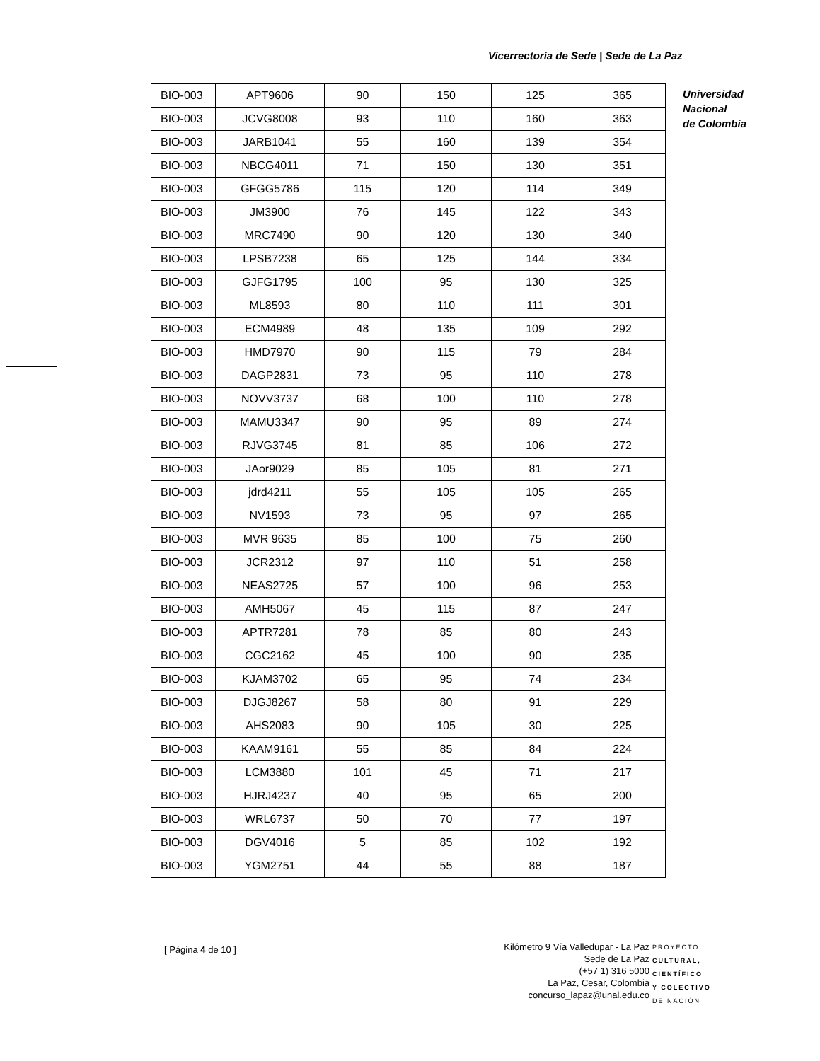Vicerrectoría de Sede | Sede de La Paz
Universidad
Nacional
de Colombia
| BIO-003 | APT9606 | 90 | 150 | 125 | 365 |
| BIO-003 | JCVG8008 | 93 | 110 | 160 | 363 |
| BIO-003 | JARB1041 | 55 | 160 | 139 | 354 |
| BIO-003 | NBCG4011 | 71 | 150 | 130 | 351 |
| BIO-003 | GFGG5786 | 115 | 120 | 114 | 349 |
| BIO-003 | JM3900 | 76 | 145 | 122 | 343 |
| BIO-003 | MRC7490 | 90 | 120 | 130 | 340 |
| BIO-003 | LPSB7238 | 65 | 125 | 144 | 334 |
| BIO-003 | GJFG1795 | 100 | 95 | 130 | 325 |
| BIO-003 | ML8593 | 80 | 110 | 111 | 301 |
| BIO-003 | ECM4989 | 48 | 135 | 109 | 292 |
| BIO-003 | HMD7970 | 90 | 115 | 79 | 284 |
| BIO-003 | DAGP2831 | 73 | 95 | 110 | 278 |
| BIO-003 | NOVV3737 | 68 | 100 | 110 | 278 |
| BIO-003 | MAMU3347 | 90 | 95 | 89 | 274 |
| BIO-003 | RJVG3745 | 81 | 85 | 106 | 272 |
| BIO-003 | JAor9029 | 85 | 105 | 81 | 271 |
| BIO-003 | jdrd4211 | 55 | 105 | 105 | 265 |
| BIO-003 | NV1593 | 73 | 95 | 97 | 265 |
| BIO-003 | MVR 9635 | 85 | 100 | 75 | 260 |
| BIO-003 | JCR2312 | 97 | 110 | 51 | 258 |
| BIO-003 | NEAS2725 | 57 | 100 | 96 | 253 |
| BIO-003 | AMH5067 | 45 | 115 | 87 | 247 |
| BIO-003 | APTR7281 | 78 | 85 | 80 | 243 |
| BIO-003 | CGC2162 | 45 | 100 | 90 | 235 |
| BIO-003 | KJAM3702 | 65 | 95 | 74 | 234 |
| BIO-003 | DJGJ8267 | 58 | 80 | 91 | 229 |
| BIO-003 | AHS2083 | 90 | 105 | 30 | 225 |
| BIO-003 | KAAM9161 | 55 | 85 | 84 | 224 |
| BIO-003 | LCM3880 | 101 | 45 | 71 | 217 |
| BIO-003 | HJRJ4237 | 40 | 95 | 65 | 200 |
| BIO-003 | WRL6737 | 50 | 70 | 77 | 197 |
| BIO-003 | DGV4016 | 5 | 85 | 102 | 192 |
| BIO-003 | YGM2751 | 44 | 55 | 88 | 187 |
[ Página 4 de 10 ]
Kilómetro 9 Vía Valledupar - La Paz
Sede de La Paz
(+57 1) 316 5000
La Paz, Cesar, Colombia
concurso_lapaz@unal.edu.co
PROYECTO
CULTURAL,
CIENTÍFICO
Y COLECTIVO
DE NACIÓN